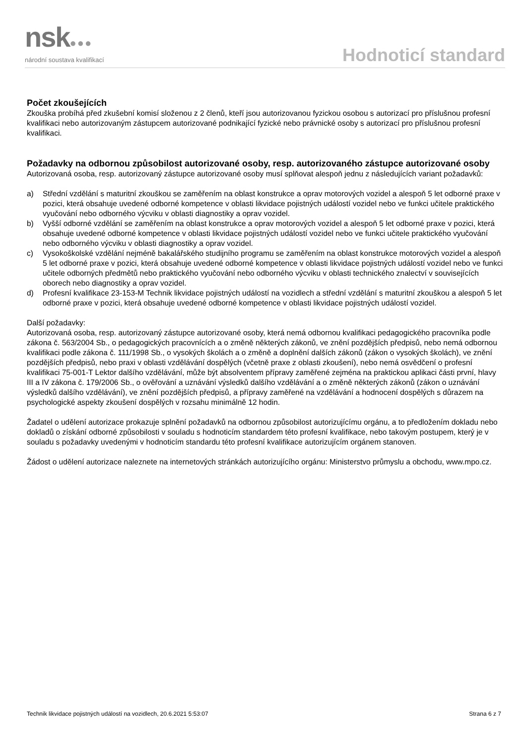nsk●●●
národní soustava kvalifikací
Hodnoticí standard
Počet zkoušejících
Zkouška probíhá před zkušební komisí složenou z 2 členů, kteří jsou autorizovanou fyzickou osobou s autorizací pro příslušnou profesní kvalifikaci nebo autorizovaným zástupcem autorizované podnikající fyzické nebo právnické osoby s autorizací pro příslušnou profesní kvalifikaci.
Požadavky na odbornou způsobilost autorizované osoby, resp. autorizovaného zástupce autorizované osoby
Autorizovaná osoba, resp. autorizovaný zástupce autorizované osoby musí splňovat alespoň jednu z následujících variant požadavků:
a) Střední vzdělání s maturitní zkouškou se zaměřením na oblast konstrukce a oprav motorových vozidel a alespoň 5 let odborné praxe v pozici, která obsahuje uvedené odborné kompetence v oblasti likvidace pojistných událostí vozidel nebo ve funkci učitele praktického vyučování nebo odborného výcviku v oblasti diagnostiky a oprav vozidel.
b) Vyšší odborné vzdělání se zaměřením na oblast konstrukce a oprav motorových vozidel a alespoň 5 let odborné praxe v pozici, která obsahuje uvedené odborné kompetence v oblasti likvidace pojistných událostí vozidel nebo ve funkci učitele praktického vyučování nebo odborného výcviku v oblasti diagnostiky a oprav vozidel.
c) Vysokoškolské vzdělání nejméně bakalářského studijního programu se zaměřením na oblast konstrukce motorových vozidel a alespoň 5 let odborné praxe v pozici, která obsahuje uvedené odborné kompetence v oblasti likvidace pojistných událostí vozidel nebo ve funkci učitele odborných předmětů nebo praktického vyučování nebo odborného výcviku v oblasti technického znalectví v souvisejících oborech nebo diagnostiky a oprav vozidel.
d) Profesní kvalifikace 23-153-M Technik likvidace pojistných událostí na vozidlech a střední vzdělání s maturitní zkouškou a alespoň 5 let odborné praxe v pozici, která obsahuje uvedené odborné kompetence v oblasti likvidace pojistných událostí vozidel.
Další požadavky:
Autorizovaná osoba, resp. autorizovaný zástupce autorizované osoby, která nemá odbornou kvalifikaci pedagogického pracovníka podle zákona č. 563/2004 Sb., o pedagogických pracovnících a o změně některých zákonů, ve znění pozdějších předpisů, nebo nemá odbornou kvalifikaci podle zákona č. 111/1998 Sb., o vysokých školách a o změně a doplnění dalších zákonů (zákon o vysokých školách), ve znění pozdějších předpisů, nebo praxi v oblasti vzdělávání dospělých (včetně praxe z oblasti zkoušení), nebo nemá osvědčení o profesní kvalifikaci 75-001-T Lektor dalšího vzdělávání, může být absolventem přípravy zaměřené zejména na praktickou aplikaci části první, hlavy III a IV zákona č. 179/2006 Sb., o ověřování a uznávání výsledků dalšího vzdělávání a o změně některých zákonů (zákon o uznávání výsledků dalšího vzdělávání), ve znění pozdějších předpisů, a přípravy zaměřené na vzdělávání a hodnocení dospělých s důrazem na psychologické aspekty zkoušení dospělých v rozsahu minimálně 12 hodin.
Žadatel o udělení autorizace prokazuje splnění požadavků na odbornou způsobilost autorizujícímu orgánu, a to předložením dokladu nebo dokladů o získání odborné způsobilosti v souladu s hodnoticím standardem této profesní kvalifikace, nebo takovým postupem, který je v souladu s požadavky uvedenými v hodnoticím standardu této profesní kvalifikace autorizujícím orgánem stanoven.
Žádost o udělení autorizace naleznete na internetových stránkách autorizujícího orgánu: Ministerstvo průmyslu a obchodu, www.mpo.cz.
Technik likvidace pojistných událostí na vozidlech, 20.6.2021 5:53:07 Strana 6 z 7